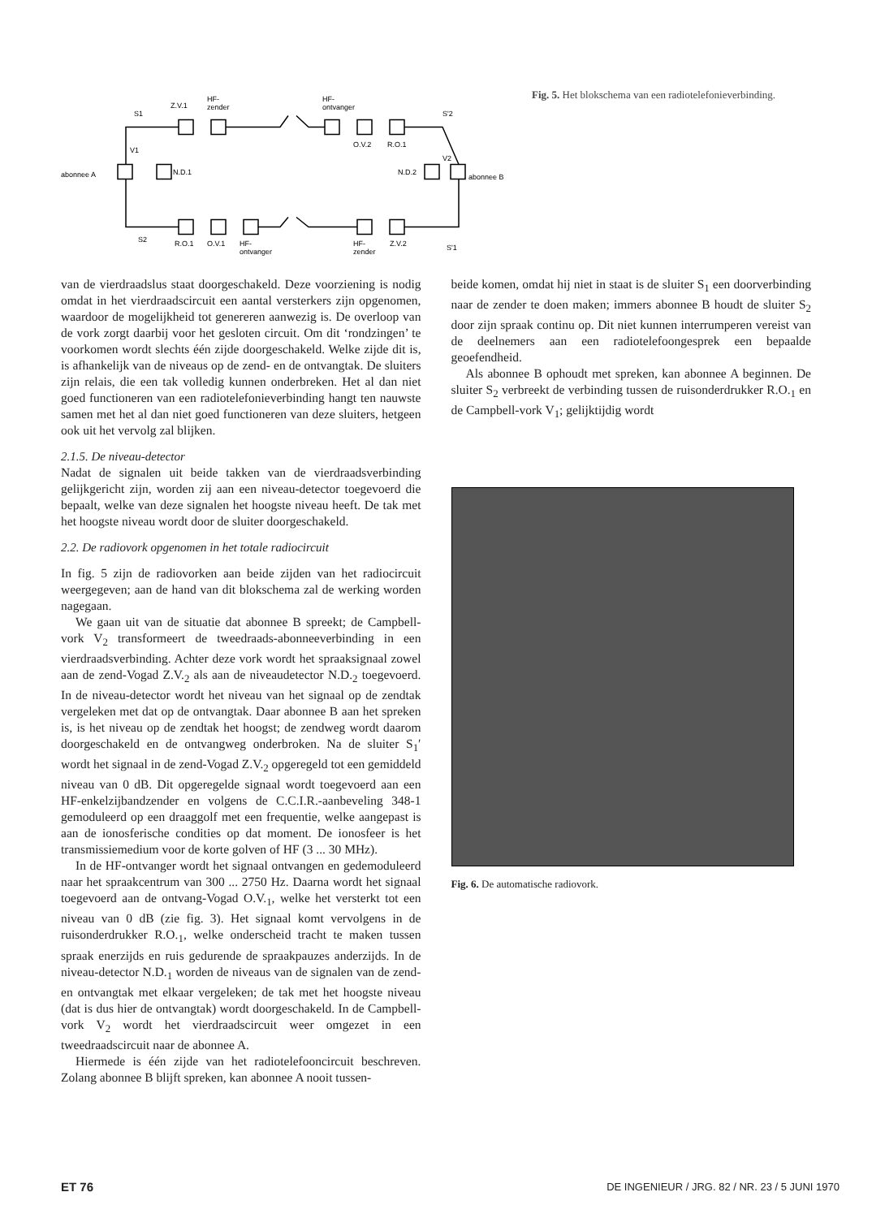Z.V.1
HF-
zender
HF-
ontvanger
O.V.2
R.O.1
abonnee A
N.D.1
N.D.2
abonnee B
R.O.1
O.V.1
HF-
ontvanger
HF-
zender
Z.V.2
S1
S2
S'2
S'1
V1
V2
Fig. 5. Het blokschema van een radiotelefonieverbinding.
van de vierdraadslus staat doorgeschakeld. Deze voorziening is nodig omdat in het vierdraadscircuit een aantal versterkers zijn opgenomen, waardoor de mogelijkheid tot genereren aanwezig is. De overloop van de vork zorgt daarbij voor het gesloten circuit. Om dit ‘rondzingen’ te voorkomen wordt slechts één zijde doorgeschakeld. Welke zijde dit is, is afhankelijk van de niveaus op de zend- en de ontvangtak. De sluiters zijn relais, die een tak volledig kunnen onderbreken. Het al dan niet goed functioneren van een radiotelefonieverbinding hangt ten nauwste samen met het al dan niet goed functioneren van deze sluiters, hetgeen ook uit het vervolg zal blijken.
2.1.5. De niveau-detector
Nadat de signalen uit beide takken van de vierdraadsverbinding gelijkgericht zijn, worden zij aan een niveau-detector toegevoerd die bepaalt, welke van deze signalen het hoogste niveau heeft. De tak met het hoogste niveau wordt door de sluiter doorgeschakeld.
2.2. De radiovork opgenomen in het totale radiocircuit
In fig. 5 zijn de radiovorken aan beide zijden van het radiocircuit weergegeven; aan de hand van dit blokschema zal de werking worden nagegaan.
We gaan uit van de situatie dat abonnee B spreekt; de Campbell-vork V<sub>2</sub> transformeert de tweedraads-abonneeverbinding in een vierdraadsverbinding. Achter deze vork wordt het spraaksignaal zowel aan de zend-Vogad Z.V.<sub>2</sub> als aan de niveaudetector N.D.<sub>2</sub> toegevoerd. In de niveau-detector wordt het niveau van het signaal op de zendtak vergeleken met dat op de ontvangtak. Daar abonnee B aan het spreken is, is het niveau op de zendtak het hoogst; de zendweg wordt daarom doorgeschakeld en de ontvangweg onderbroken. Na de sluiter S<sub>1</sub>′ wordt het signaal in de zend-Vogad Z.V.<sub>2</sub> opgeregeld tot een gemiddeld niveau van 0 dB. Dit opgeregelde signaal wordt toegevoerd aan een HF-enkelzijbandzender en volgens de C.C.I.R.-aanbeveling 348-1 gemoduleerd op een draaggolf met een frequentie, welke aangepast is aan de ionosferische condities op dat moment. De ionosfeer is het transmissiemedium voor de korte golven of HF (3 ... 30 MHz).
In de HF-ontvanger wordt het signaal ontvangen en gedemoduleerd naar het spraakcentrum van 300 ... 2750 Hz. Daarna wordt het signaal toegevoerd aan de ontvang-Vogad O.V.<sub>1</sub>, welke het versterkt tot een niveau van 0 dB (zie fig. 3). Het signaal komt vervolgens in de ruisonderdrukker R.O.<sub>1</sub>, welke onderscheid tracht te maken tussen spraak enerzijds en ruis gedurende de spraakpauzes anderzijds. In de niveau-detector N.D.<sub>1</sub> worden de niveaus van de signalen van de zend- en ontvangtak met elkaar vergeleken; de tak met het hoogste niveau (dat is dus hier de ontvangtak) wordt doorgeschakeld. In de Campbell-vork V<sub>2</sub> wordt het vierdraadscircuit weer omgezet in een tweedraadscircuit naar de abonnee A.
Hiermede is één zijde van het radiotelefooncircuit beschreven. Zolang abonnee B blijft spreken, kan abonnee A nooit tussen-
beide komen, omdat hij niet in staat is de sluiter S<sub>1</sub> een doorverbinding naar de zender te doen maken; immers abonnee B houdt de sluiter S<sub>2</sub> door zijn spraak continu op. Dit niet kunnen interrumperen vereist van de deelnemers aan een radiotelefoongesprek een bepaalde geoefendheid.
Als abonnee B ophoudt met spreken, kan abonnee A beginnen. De sluiter S<sub>2</sub> verbreekt de verbinding tussen de ruisonderdrukker R.O.<sub>1</sub> en de Campbell-vork V<sub>1</sub>; gelijktijdig wordt
Fig. 6. De automatische radiovork.
ET 76 DE INGENIEUR / JRG. 82 / NR. 23 / 5 JUNI 1970